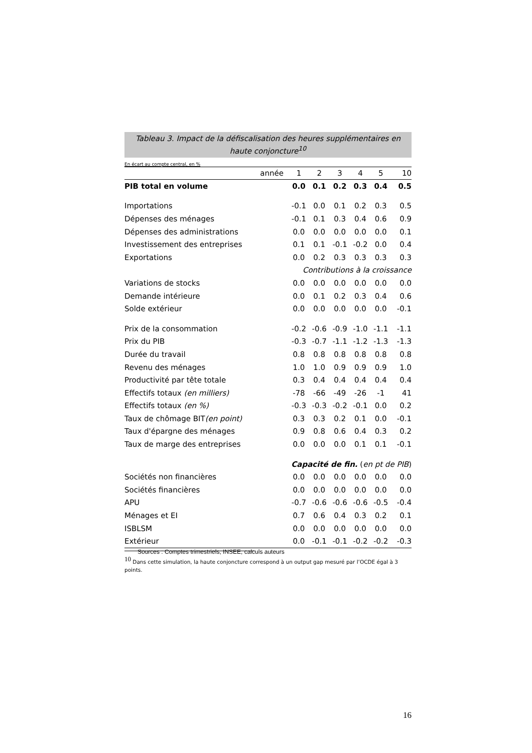Tableau 3. Impact de la défiscalisation des heures supplémentaires en haute conjoncture<sup>10</sup>
En écart au compte central, en %
| année | 1 | 2 | 3 | 4 | 5 | 10 |
| --- | --- | --- | --- | --- | --- | --- |
| PIB total en volume | 0.0 | 0.1 | 0.2 | 0.3 | 0.4 | 0.5 |
| Importations | -0.1 | 0.0 | 0.1 | 0.2 | 0.3 | 0.5 |
| Dépenses des ménages | -0.1 | 0.1 | 0.3 | 0.4 | 0.6 | 0.9 |
| Dépenses des administrations | 0.0 | 0.0 | 0.0 | 0.0 | 0.0 | 0.1 |
| Investissement des entreprises | 0.1 | 0.1 | -0.1 | -0.2 | 0.0 | 0.4 |
| Exportations | 0.0 | 0.2 | 0.3 | 0.3 | 0.3 | 0.3 |
| Contributions à la croissance | | | | | | |
| Variations de stocks | 0.0 | 0.0 | 0.0 | 0.0 | 0.0 | 0.0 |
| Demande intérieure | 0.0 | 0.1 | 0.2 | 0.3 | 0.4 | 0.6 |
| Solde extérieur | 0.0 | 0.0 | 0.0 | 0.0 | 0.0 | -0.1 |
| Prix de la consommation | -0.2 | -0.6 | -0.9 | -1.0 | -1.1 | -1.1 |
| Prix du PIB | -0.3 | -0.7 | -1.1 | -1.2 | -1.3 | -1.3 |
| Durée du travail | 0.8 | 0.8 | 0.8 | 0.8 | 0.8 | 0.8 |
| Revenu des ménages | 1.0 | 1.0 | 0.9 | 0.9 | 0.9 | 1.0 |
| Productivité par tête totale | 0.3 | 0.4 | 0.4 | 0.4 | 0.4 | 0.4 |
| Effectifs totaux (en milliers) | -78 | -66 | -49 | -26 | -1 | 41 |
| Effectifs totaux (en %) | -0.3 | -0.3 | -0.2 | -0.1 | 0.0 | 0.2 |
| Taux de chômage BIT (en point) | 0.3 | 0.3 | 0.2 | 0.1 | 0.0 | -0.1 |
| Taux d'épargne des ménages | 0.9 | 0.8 | 0.6 | 0.4 | 0.3 | 0.2 |
| Taux de marge des entreprises | 0.0 | 0.0 | 0.0 | 0.1 | 0.1 | -0.1 |
| Capacité de fin. ( en pt de PIB ) | | | | | | |
| Sociétés non financières | 0.0 | 0.0 | 0.0 | 0.0 | 0.0 | 0.0 |
| Sociétés financières | 0.0 | 0.0 | 0.0 | 0.0 | 0.0 | 0.0 |
| APU | -0.7 | -0.6 | -0.6 | -0.6 | -0.5 | -0.4 |
| Ménages et EI | 0.7 | 0.6 | 0.4 | 0.3 | 0.2 | 0.1 |
| ISBLSM | 0.0 | 0.0 | 0.0 | 0.0 | 0.0 | 0.0 |
| Extérieur | 0.0 | -0.1 | -0.1 | -0.2 | -0.2 | -0.3 |
Sources : Comptes trimestriels, INSEE, calculs auteurs
<sup>10</sup> Dans cette simulation, la haute conjoncture correspond à un output gap mesuré par l’OCDE égal à 3 points.
16